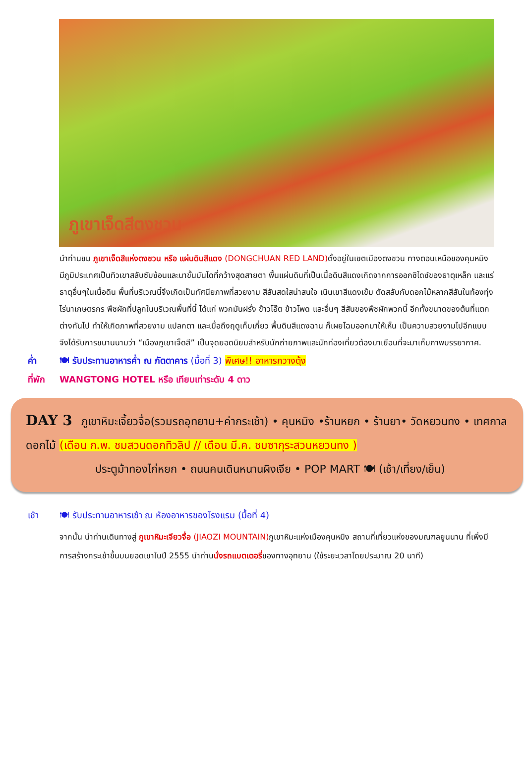ภูเขาเจ็ดสีตงชวน
นำท่านชม ภูเขาเจ็ดสีแห่งตงชวน หรือ แผ่นดินสีแดง (DONGCHUAN RED LAND) ตั้งอยู่ในเขตเมืองตงชวน ทางตอนเหนือของคุนหมิง มีภูมิประเทศเป็นทิวเขาสลับซับซ้อนและนาขั้นบันไดที่กว้างสุดสายตา พื้นแผ่นดินที่เป็นเนื้อดินสีแดงเกิดจากการออกซิไดซ์ของธาตุเหล็ก และแร่ธาตุอื่นๆในเนื้อดิน พื้นที่บริเวณนี้จึงเกิดเป็นทัศนียภาพที่สวยงาม สีสันสดใสน่าสนใจ เนินเขาสีแดงเข้ม ตัดสลับกับดอกไม้หลากสีสันในท้องทุ่งไร่นาเกษตรกร พืชผักที่ปลูกในบริเวณพื้นที่นี้ ได้แก่ พวกมันฝรั่ง ข้าวโอ๊ต ข้าวโพด และอื่นๆ สีสันของพืชผักพวกนี้ อีกทั้งขนาดของต้นที่แตกต่างกันไป ทำให้เกิดภาพที่สวยงาม แปลกตา และเมื่อถึงฤดูเก็บเกี่ยว พื้นดินสีแดงฉาน ก็เผยโฉมออกมาให้เห็น เป็นความสวยงามไปอีกแบบ จึงได้รับการขนานนามว่า “เมืองภูเขาเจ็ดสี” เป็นจุดยอดนิยมสำหรับนักถ่ายภาพและนักท่องเที่ยวต้องมาเยือนที่จะมาเก็บภาพบรรยากาศ.
ค่ำ 🍽 รับประทานอาหารค่ำ ณ ภัตตาคาร (มื้อที่ 3) พิเศษ!! อาหารกวางตุ้ง
ที่พัก WANGTONG HOTEL หรือ เทียบเท่าระดับ 4 ดาว
DAY 3 ภูเขาหิมะเจี้ยวจื่อ(รวมรถอุทยาน+ค่ากระเช้า) • คุนหมิง •ร้านหยก • ร้านยา• วัดหยวนทง • เทศกาลดอกไม้ (เดือน ก.พ. ชมสวนดอกทิวลิป // เดือน มี.ค. ชมซากุระสวนหยวนทง )
ประตูม้าทองไก่หยก • ถนนคนเดินหนานผิงเจีย • POP MART 🍽 (เช้า/เที่ยง/เย็น)
เช้า 🍽 รับประทานอาหารเช้า ณ ห้องอาหารของโรงแรม (มื้อที่ 4)
จากนั้น นำท่านเดินทางสู่ ภูเขาหิมะเจียวจื่อ (JIAOZI MOUNTAIN) ภูเขาหิมะแห่งเมืองคุนหมิง สถานที่เที่ยวแห่งของมณฑลยูนนาน ที่เพิ่งมีการสร้างกระเช้าขึ้นบนยอดเขาในปี 2555 นำท่านนั่งรถแบตเตอรี่ของทางอุทยาน (ใช้ระยะเวลาโดยประมาณ 20 นาที)